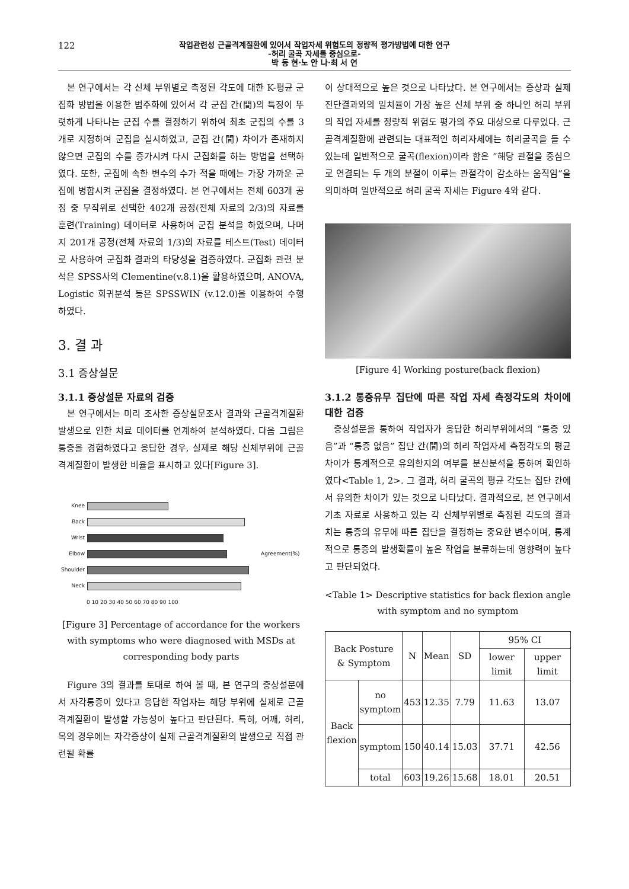122
작업관련성 근골격계질환에 있어서 작업자세 위험도의 정량적 평가방법에 대한 연구
-허리 굴곡 자세를 중심으로-
박 동 현·노 안 나·최 서 연
본 연구에서는 각 신체 부위별로 측정된 각도에 대한 K-평균 군집화 방법을 이용한 범주화에 있어서 각 군집 간(間)의 특징이 뚜렷하게 나타나는 군집 수를 결정하기 위하여 최초 군집의 수를 3개로 지정하여 군집을 실시하였고, 군집 간(間) 차이가 존재하지 않으면 군집의 수를 증가시켜 다시 군집화를 하는 방법을 선택하였다. 또한, 군집에 속한 변수의 수가 적을 때에는 가장 가까운 군집에 병합시켜 군집을 결정하였다. 본 연구에서는 전체 603개 공정 중 무작위로 선택한 402개 공정(전체 자료의 2/3)의 자료를 훈련(Training) 데이터로 사용하여 군집 분석을 하였으며, 나머지 201개 공정(전체 자료의 1/3)의 자료를 테스트(Test) 데이터로 사용하여 군집화 결과의 타당성을 검증하였다. 군집화 관련 분석은 SPSS사의 Clementine(v.8.1)을 활용하였으며, ANOVA, Logistic 회귀분석 등은 SPSSWIN (v.12.0)을 이용하여 수행하였다.
3. 결 과
3.1 증상설문
3.1.1 증상설문 자료의 검증
본 연구에서는 미리 조사한 증상설문조사 결과와 근골격계질환 발생으로 인한 치료 데이터를 연계하여 분석하였다. 다음 그림은 통증을 경험하였다고 응답한 경우, 실제로 해당 신체부위에 근골격계질환이 발생한 비율을 표시하고 있다[Figure 3].
Knee
Back
Wrist
Elbow
Shoulder
Neck
0 10 20 30 40 50 60 70 80 90 100
Agreement(%)
[Figure 3] Percentage of accordance for the workers with symptoms who were diagnosed with MSDs at corresponding body parts
Figure 3의 결과를 토대로 하여 볼 때, 본 연구의 증상설문에서 자각통증이 있다고 응답한 작업자는 해당 부위에 실제로 근골격계질환이 발생할 가능성이 높다고 판단된다. 특히, 어깨, 허리, 목의 경우에는 자각증상이 실제 근골격계질환의 발생으로 직접 관련될 확률
이 상대적으로 높은 것으로 나타났다. 본 연구에서는 증상과 실제 진단결과와의 일치율이 가장 높은 신체 부위 중 하나인 허리 부위의 작업 자세를 정량적 위험도 평가의 주요 대상으로 다루었다. 근골격계질환에 관련되는 대표적인 허리자세에는 허리굴곡을 들 수 있는데 일반적으로 굴곡(flexion)이라 함은 “해당 관절을 중심으로 연결되는 두 개의 분절이 이루는 관절각이 감소하는 움직임”을 의미하며 일반적으로 허리 굴곡 자세는 Figure 4와 같다.
[Figure 4] Working posture(back flexion)
3.1.2 통증유무 집단에 따른 작업 자세 측정각도의 차이에 대한 검증
증상설문을 통하여 작업자가 응답한 허리부위에서의 “통증 있음”과 “통증 없음” 집단 간(間)의 허리 작업자세 측정각도의 평균 차이가 통계적으로 유의한지의 여부를 분산분석을 통하여 확인하였다<Table 1, 2>. 그 결과, 허리 굴곡의 평균 각도는 집단 간에서 유의한 차이가 있는 것으로 나타났다. 결과적으로, 본 연구에서 기초 자료로 사용하고 있는 각 신체부위별로 측정된 각도의 결과치는 통증의 유무에 따른 집단을 결정하는 중요한 변수이며, 통계적으로 통증의 발생확률이 높은 작업을 분류하는데 영향력이 높다고 판단되었다.
<Table 1> Descriptive statistics for back flexion angle with symptom and no symptom
| Back Posture & Symptom | | N | Mean | SD | 95% CI | |
| --- | --- | --- | --- | --- | --- | --- |
| | | | | | lower limit | upper limit |
| Back flexion | no symptom | 453 | 12.35 | 7.79 | 11.63 | 13.07 |
| | symptom | 150 | 40.14 | 15.03 | 37.71 | 42.56 |
| | total | 603 | 19.26 | 15.68 | 18.01 | 20.51 |